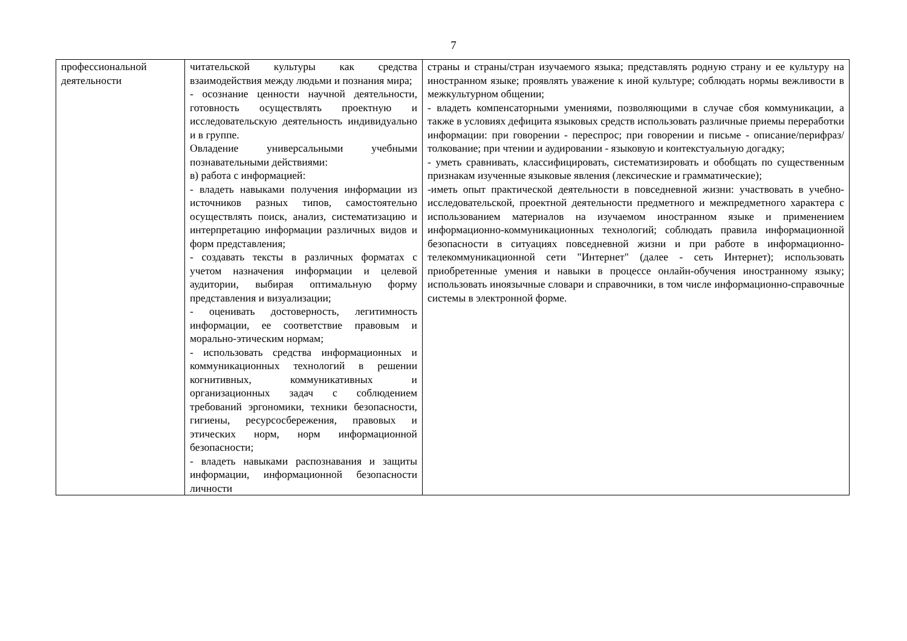7
| профессиональной деятельности | читательской культуры как средства взаимодействия между людьми и познания мира; - осознание ценности научной деятельности, готовность осуществлять проектную и исследовательскую деятельность индивидуально и в группе. Овладение универсальными учебными познавательными действиями: в) работа с информацией: - владеть навыками получения информации из источников разных типов, самостоятельно осуществлять поиск, анализ, систематизацию и интерпретацию информации различных видов и форм представления; - создавать тексты в различных форматах с учетом назначения информации и целевой аудитории, выбирая оптимальную форму представления и визуализации; - оценивать достоверность, легитимность информации, ее соответствие правовым и морально-этическим нормам; - использовать средства информационных и коммуникационных технологий в решении когнитивных, коммуникативных и организационных задач с соблюдением требований эргономики, техники безопасности, гигиены, ресурсосбережения, правовых и этических норм, норм информационной безопасности; - владеть навыками распознавания и защиты информации, информационной безопасности личности | страны и страны/стран изучаемого языка; представлять родную страну и ее культуру на иностранном языке; проявлять уважение к иной культуре; соблюдать нормы вежливости в межкультурном общении; - владеть компенсаторными умениями, позволяющими в случае сбоя коммуникации, а также в условиях дефицита языковых средств использовать различные приемы переработки информации: при говорении - переспрос; при говорении и письме - описание/перифраз/толкование; при чтении и аудировании - языковую и контекстуальную догадку; - уметь сравнивать, классифицировать, систематизировать и обобщать по существенным признакам изученные языковые явления (лексические и грамматические); -иметь опыт практической деятельности в повседневной жизни: участвовать в учебно-исследовательской, проектной деятельности предметного и межпредметного характера с использованием материалов на изучаемом иностранном языке и применением информационно-коммуникационных технологий; соблюдать правила информационной безопасности в ситуациях повседневной жизни и при работе в информационно-телекоммуникационной сети "Интернет" (далее - сеть Интернет); использовать приобретенные умения и навыки в процессе онлайн-обучения иностранному языку; использовать иноязычные словари и справочники, в том числе информационно-справочные системы в электронной форме. |